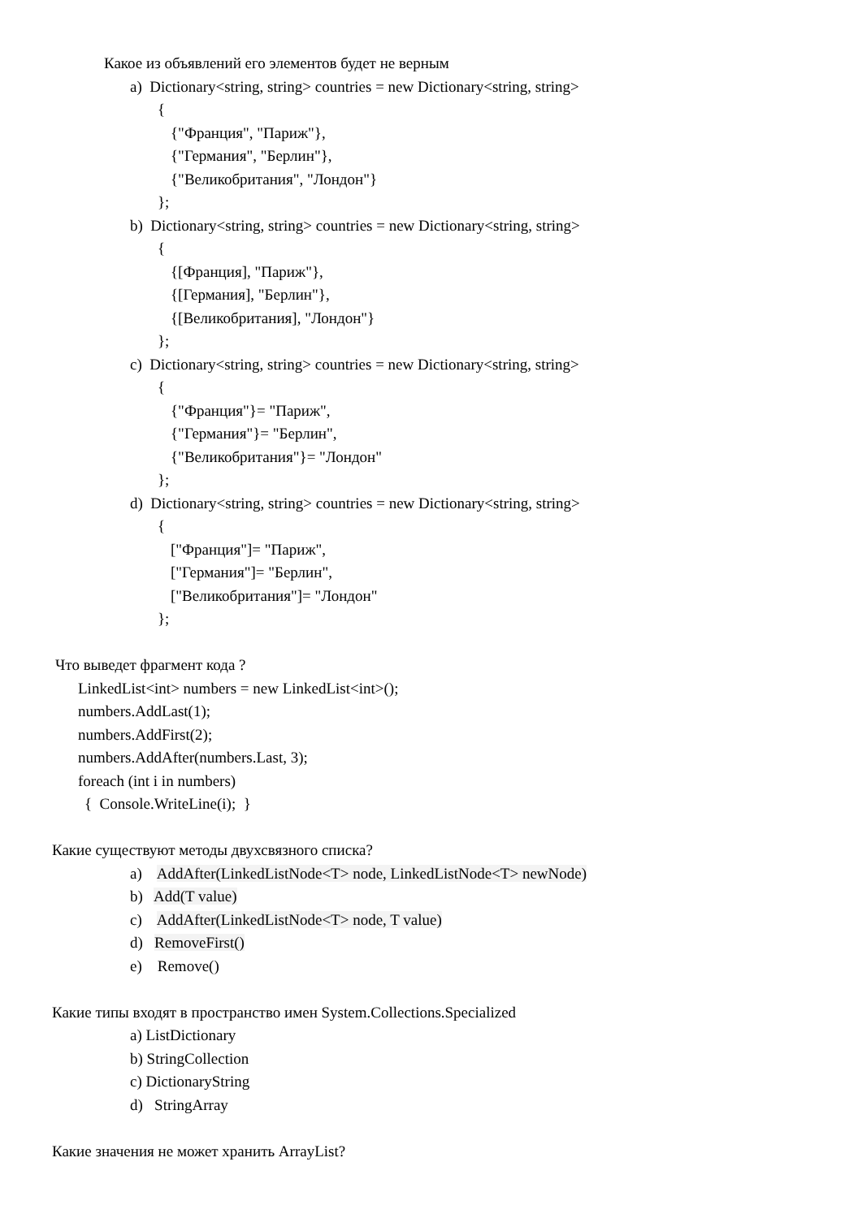Какое из объявлений его элементов будет не верным
a) Dictionary<string, string> countries = new Dictionary<string, string>
{
{"Франция", "Париж"},
{"Германия", "Берлин"},
{"Великобритания", "Лондон"}
};
b) Dictionary<string, string> countries = new Dictionary<string, string>
{
{[Франция], "Париж"},
{[Германия], "Берлин"},
{[Великобритания], "Лондон"}
};
c) Dictionary<string, string> countries = new Dictionary<string, string>
{
{"Франция"}= "Париж",
{"Германия"}= "Берлин",
{"Великобритания"}= "Лондон"
};
d) Dictionary<string, string> countries = new Dictionary<string, string>
{
["Франция"]= "Париж",
["Германия"]= "Берлин",
["Великобритания"]= "Лондон"
};
Что выведет фрагмент кода ?
LinkedList<int> numbers = new LinkedList<int>();
numbers.AddLast(1);
numbers.AddFirst(2);
numbers.AddAfter(numbers.Last, 3);
foreach (int i in numbers)
{ Console.WriteLine(i); }
Какие существуют методы двухсвязного списка?
a) AddAfter(LinkedListNode<T> node, LinkedListNode<T> newNode)
b) Add(T value)
c) AddAfter(LinkedListNode<T> node, T value)
d) RemoveFirst()
e) Remove()
Какие типы входят в пространство имен System.Collections.Specialized
a) ListDictionary
b) StringCollection
c) DictionaryString
d) StringArray
Какие значения не может хранить ArrayList?